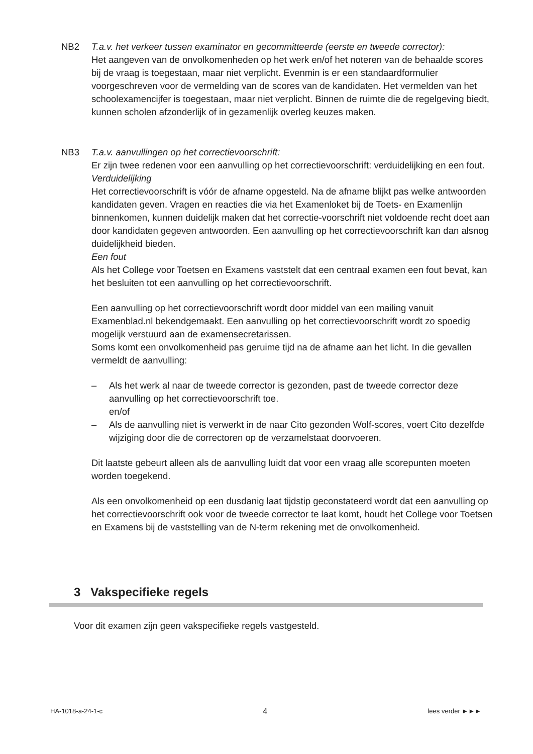NB2 T.a.v. het verkeer tussen examinator en gecommitteerde (eerste en tweede corrector):
Het aangeven van de onvolkomenheden op het werk en/of het noteren van de behaalde scores bij de vraag is toegestaan, maar niet verplicht. Evenmin is er een standaardformulier voorgeschreven voor de vermelding van de scores van de kandidaten. Het vermelden van het schoolexamencijfer is toegestaan, maar niet verplicht. Binnen de ruimte die de regelgeving biedt, kunnen scholen afzonderlijk of in gezamenlijk overleg keuzes maken.
NB3 T.a.v. aanvullingen op het correctievoorschrift:
Er zijn twee redenen voor een aanvulling op het correctievoorschrift: verduidelijking en een fout.
Verduidelijking
Het correctievoorschrift is vóór de afname opgesteld. Na de afname blijkt pas welke antwoorden kandidaten geven. Vragen en reacties die via het Examenloket bij de Toets- en Examenlijn binnenkomen, kunnen duidelijk maken dat het correctie-voorschrift niet voldoende recht doet aan door kandidaten gegeven antwoorden. Een aanvulling op het correctievoorschrift kan dan alsnog duidelijkheid bieden.
Een fout
Als het College voor Toetsen en Examens vaststelt dat een centraal examen een fout bevat, kan het besluiten tot een aanvulling op het correctievoorschrift.
Een aanvulling op het correctievoorschrift wordt door middel van een mailing vanuit Examenblad.nl bekendgemaakt. Een aanvulling op het correctievoorschrift wordt zo spoedig mogelijk verstuurd aan de examensecretarissen.
Soms komt een onvolkomenheid pas geruime tijd na de afname aan het licht. In die gevallen vermeldt de aanvulling:
– Als het werk al naar de tweede corrector is gezonden, past de tweede corrector deze aanvulling op het correctievoorschrift toe.
en/of
– Als de aanvulling niet is verwerkt in de naar Cito gezonden Wolf-scores, voert Cito dezelfde wijziging door die de correctoren op de verzamelstaat doorvoeren.
Dit laatste gebeurt alleen als de aanvulling luidt dat voor een vraag alle scorepunten moeten worden toegekend.
Als een onvolkomenheid op een dusdanig laat tijdstip geconstateerd wordt dat een aanvulling op het correctievoorschrift ook voor de tweede corrector te laat komt, houdt het College voor Toetsen en Examens bij de vaststelling van de N-term rekening met de onvolkomenheid.
3 Vakspecifieke regels
Voor dit examen zijn geen vakspecifieke regels vastgesteld.
HA-1018-a-24-1-c 4 lees verder ►►►